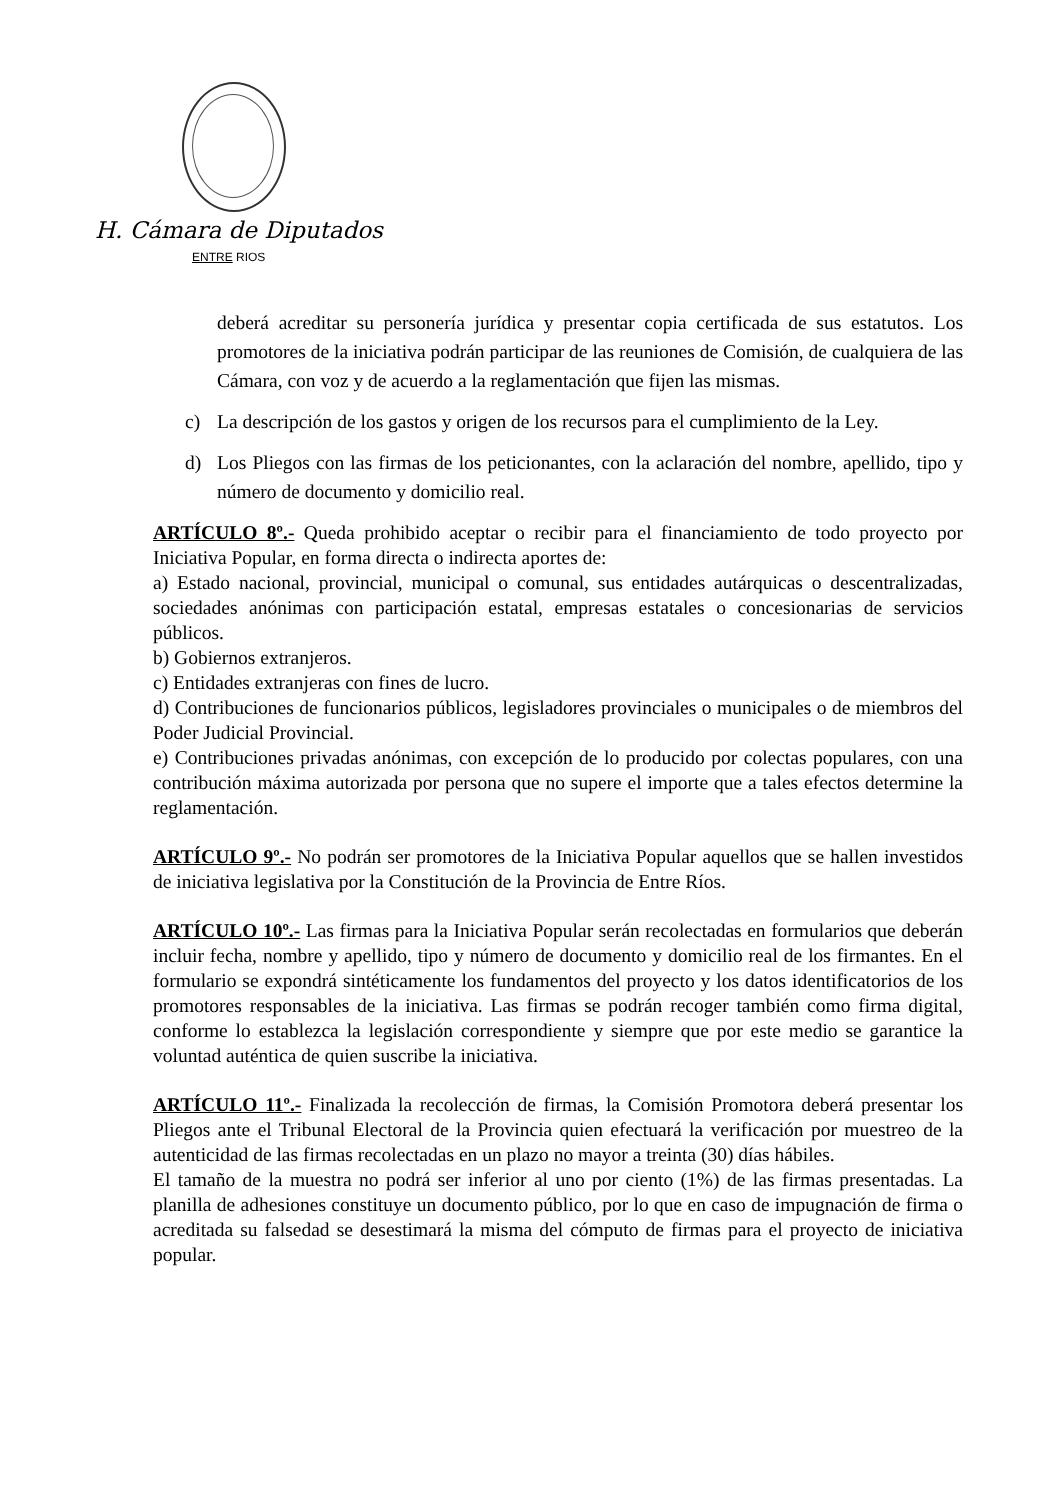H. Cámara de Diputados
ENTRE RIOS
deberá acreditar su personería jurídica y presentar copia certificada de sus estatutos. Los promotores de la iniciativa podrán participar de las reuniones de Comisión, de cualquiera de las Cámara, con voz y de acuerdo a la reglamentación que fijen las mismas.
c) La descripción de los gastos y origen de los recursos para el cumplimiento de la Ley.
d) Los Pliegos con las firmas de los peticionantes, con la aclaración del nombre, apellido, tipo y número de documento y domicilio real.
ARTÍCULO 8º.- Queda prohibido aceptar o recibir para el financiamiento de todo proyecto por Iniciativa Popular, en forma directa o indirecta aportes de:
a) Estado nacional, provincial, municipal o comunal, sus entidades autárquicas o descentralizadas, sociedades anónimas con participación estatal, empresas estatales o concesionarias de servicios públicos.
b) Gobiernos extranjeros.
c) Entidades extranjeras con fines de lucro.
d) Contribuciones de funcionarios públicos, legisladores provinciales o municipales o de miembros del Poder Judicial Provincial.
e) Contribuciones privadas anónimas, con excepción de lo producido por colectas populares, con una contribución máxima autorizada por persona que no supere el importe que a tales efectos determine la reglamentación.
ARTÍCULO 9º.- No podrán ser promotores de la Iniciativa Popular aquellos que se hallen investidos de iniciativa legislativa por la Constitución de la Provincia de Entre Ríos.
ARTÍCULO 10º.- Las firmas para la Iniciativa Popular serán recolectadas en formularios que deberán incluir fecha, nombre y apellido, tipo y número de documento y domicilio real de los firmantes. En el formulario se expondrá sintéticamente los fundamentos del proyecto y los datos identificatorios de los promotores responsables de la iniciativa. Las firmas se podrán recoger también como firma digital, conforme lo establezca la legislación correspondiente y siempre que por este medio se garantice la voluntad auténtica de quien suscribe la iniciativa.
ARTÍCULO 11º.- Finalizada la recolección de firmas, la Comisión Promotora deberá presentar los Pliegos ante el Tribunal Electoral de la Provincia quien efectuará la verificación por muestreo de la autenticidad de las firmas recolectadas en un plazo no mayor a treinta (30) días hábiles.
El tamaño de la muestra no podrá ser inferior al uno por ciento (1%) de las firmas presentadas. La planilla de adhesiones constituye un documento público, por lo que en caso de impugnación de firma o acreditada su falsedad se desestimará la misma del cómputo de firmas para el proyecto de iniciativa popular.